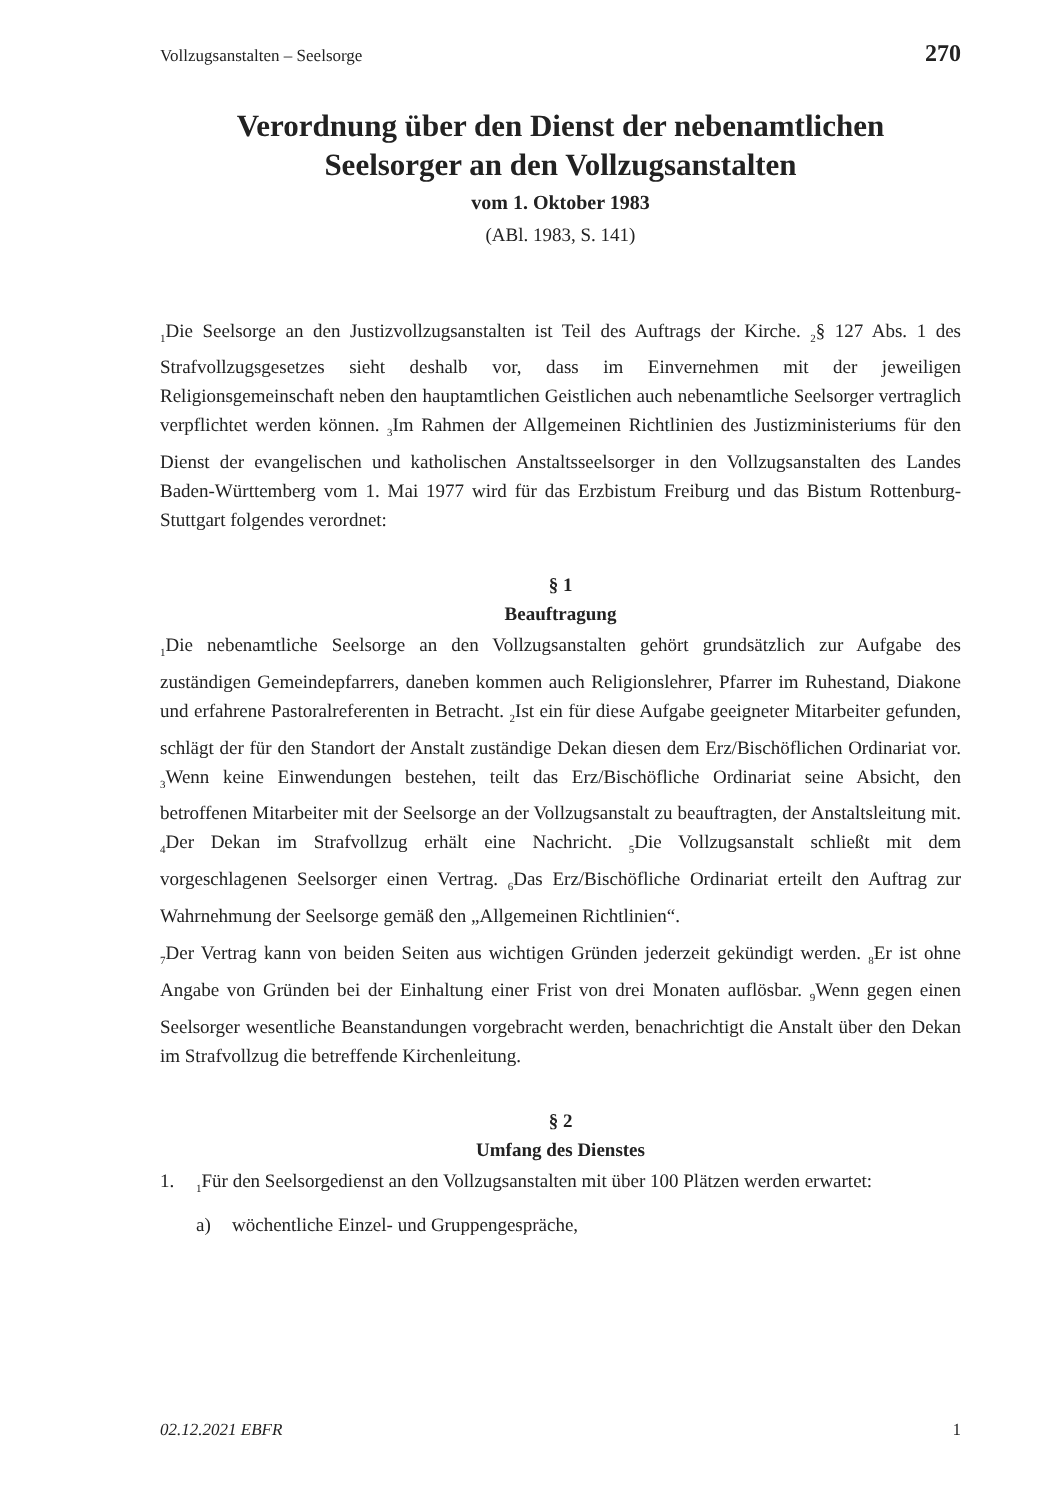Vollzugsanstalten – Seelsorge 270
Verordnung über den Dienst der nebenamtlichen
Seelsorger an den Vollzugsanstalten
vom 1. Oktober 1983
(ABl. 1983, S. 141)
<sub>1</sub>Die Seelsorge an den Justizvollzugsanstalten ist Teil des Auftrags der Kirche. <sub>2</sub>§ 127 Abs. 1 des Strafvollzugsgesetzes sieht deshalb vor, dass im Einvernehmen mit der jeweiligen Religionsgemeinschaft neben den hauptamtlichen Geistlichen auch nebenamtliche Seelsorger vertraglich verpflichtet werden können. <sub>3</sub>Im Rahmen der Allgemeinen Richtlinien des Justizministeriums für den Dienst der evangelischen und katholischen Anstaltsseelsorger in den Vollzugsanstalten des Landes Baden-Württemberg vom 1. Mai 1977 wird für das Erzbistum Freiburg und das Bistum Rottenburg-Stuttgart folgendes verordnet:
§ 1
Beauftragung
<sub>1</sub>Die nebenamtliche Seelsorge an den Vollzugsanstalten gehört grundsätzlich zur Aufgabe des zuständigen Gemeindepfarrers, daneben kommen auch Religionslehrer, Pfarrer im Ruhestand, Diakone und erfahrene Pastoralreferenten in Betracht. <sub>2</sub>Ist ein für diese Aufgabe geeigneter Mitarbeiter gefunden, schlägt der für den Standort der Anstalt zuständige Dekan diesen dem Erz/Bischöflichen Ordinariat vor. <sub>3</sub>Wenn keine Einwendungen bestehen, teilt das Erz/Bischöfliche Ordinariat seine Absicht, den betroffenen Mitarbeiter mit der Seelsorge an der Vollzugsanstalt zu beauftragten, der Anstaltsleitung mit. <sub>4</sub>Der Dekan im Strafvollzug erhält eine Nachricht. <sub>5</sub>Die Vollzugsanstalt schließt mit dem vorgeschlagenen Seelsorger einen Vertrag. <sub>6</sub>Das Erz/Bischöfliche Ordinariat erteilt den Auftrag zur Wahrnehmung der Seelsorge gemäß den „Allgemeinen Richtlinien“.
<sub>7</sub>Der Vertrag kann von beiden Seiten aus wichtigen Gründen jederzeit gekündigt werden. <sub>8</sub>Er ist ohne Angabe von Gründen bei der Einhaltung einer Frist von drei Monaten auflösbar. <sub>9</sub>Wenn gegen einen Seelsorger wesentliche Beanstandungen vorgebracht werden, benachrichtigt die Anstalt über den Dekan im Strafvollzug die betreffende Kirchenleitung.
§ 2
Umfang des Dienstes
1. <sub>1</sub>Für den Seelsorgedienst an den Vollzugsanstalten mit über 100 Plätzen werden erwartet:
a) wöchentliche Einzel- und Gruppengespräche,
02.12.2021 EBFR 1